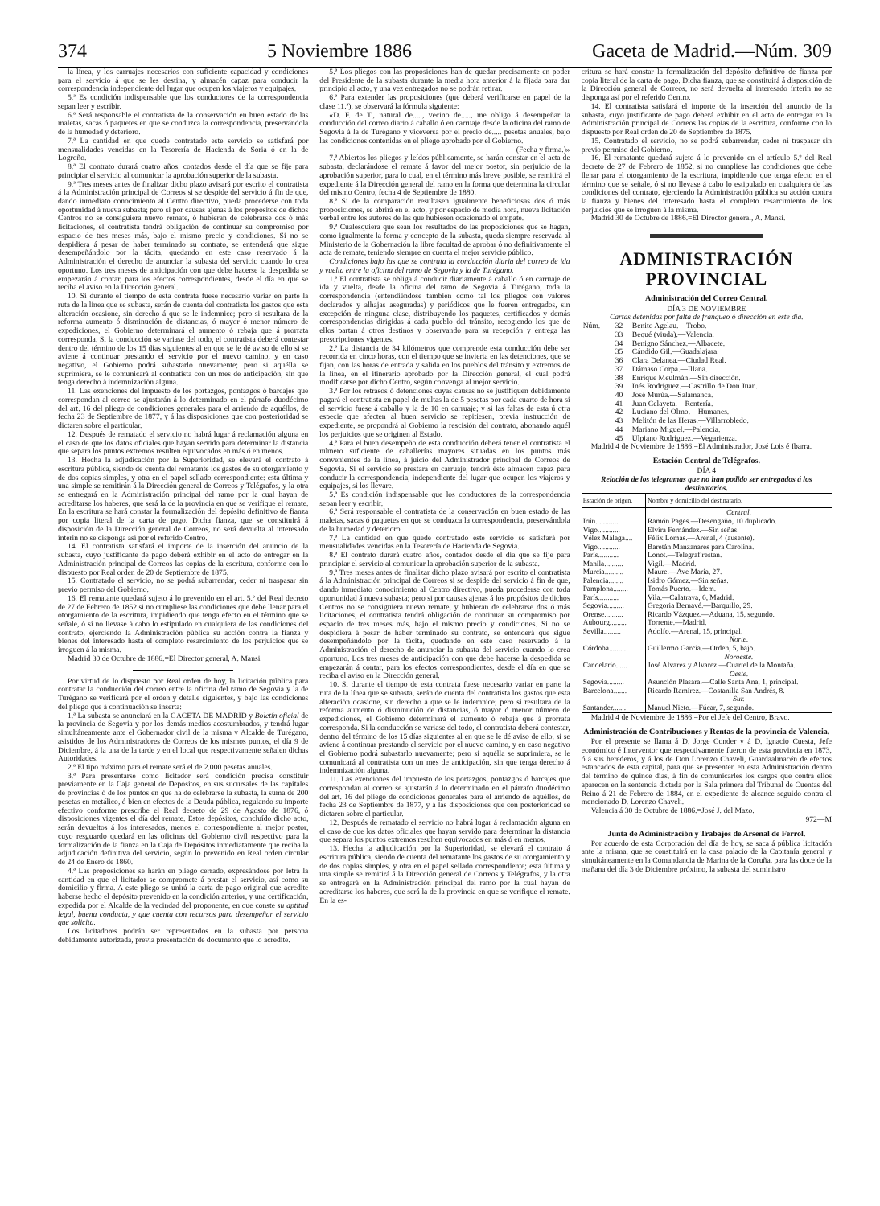374 5 Noviembre 1886 Gaceta de Madrid.—Núm. 309
la línea, y los carruajes necesarios con suficiente capacidad y condiciones para el servicio á que se les destina, y almacén capaz para conducir la correspondencia independiente del lugar que ocupen los viajeros y equipajes.
5.ª Es condición indispensable que los conductores de la correspondencia sepan leer y escribir.
6.ª Será responsable el contratista de la conservación en buen estado de las maletas, sacas ó paquetes en que se conduzca la correspondencia, preservándola de la humedad y deterioro.
7.ª La cantidad en que quede contratado este servicio se satisfará por mensualidades vencidas en la Tesorería de Hacienda de Soria ó en la de Logroño.
8.ª El contrato durará cuatro años, contados desde el día que se fije para principiar el servicio al comunicar la aprobación superior de la subasta.
9.ª Tres meses antes de finalizar dicho plazo avisará por escrito el contratista á la Administración principal de Correos si se despide del servicio á fin de que, dando inmediato conocimiento al Centro directivo, pueda procederse con toda oportunidad á nueva subasta; pero si por causas ajenas á los propósitos de dichos Centros no se consiguiera nuevo remate, ó hubieran de celebrarse dos ó más licitaciones, el contratista tendrá obligación de continuar su compromiso por espacio de tres meses más, bajo el mismo precio y condiciones. Si no se despidiera á pesar de haber terminado su contrato, se entenderá que sigue desempeñándolo por la tácita, quedando en este caso reservado á la Administración el derecho de anunciar la subasta del servicio cuando lo crea oportuno. Los tres meses de anticipación con que debe hacerse la despedida se empezarán á contar, para los efectos correspondientes, desde el día en que se reciba el aviso en la Dirección general.
10. Si durante el tiempo de esta contrata fuese necesario variar en parte la ruta de la línea que se subasta, serán de cuenta del contratista los gastos que esta alteración ocasione, sin derecho á que se le indemnice; pero si resultara de la reforma aumento ó disminución de distancias, ó mayor ó menor número de expediciones, el Gobierno determinará el aumento ó rebaja que á prorrata corresponda. Si la conducción se variase del todo, el contratista deberá contestar dentro del término de los 15 días siguientes al en que se le dé aviso de ello si se aviene á continuar prestando el servicio por el nuevo camino, y en caso negativo, el Gobierno podrá subastarlo nuevamente; pero si aquélla se suprimiera, se le comunicará al contratista con un mes de anticipación, sin que tenga derecho á indemnización alguna.
11. Las exenciones del impuesto de los portazgos, pontazgos ó barcajes que correspondan al correo se ajustarán á lo determinado en el párrafo duodécimo del art. 16 del pliego de condiciones generales para el arriendo de aquéllos, de fecha 23 de Septiembre de 1877, y á las disposiciones que con posterioridad se dictaren sobre el particular.
12. Después de rematado el servicio no habrá lugar á reclamación alguna en el caso de que los datos oficiales que hayan servido para determinar la distancia que separa los puntos extremos resulten equivocados en más ó en menos.
13. Hecha la adjudicación por la Superioridad, se elevará el contrato á escritura pública, siendo de cuenta del rematante los gastos de su otorgamiento y de dos copias simples, y otra en el papel sellado correspondiente: esta última y una simple se remitirán á la Dirección general de Correos y Telégrafos, y la otra se entregará en la Administración principal del ramo por la cual hayan de acreditarse los haberes, que será la de la provincia en que se verifique el remate. En la escritura se hará constar la formalización del depósito definitivo de fianza por copia literal de la carta de pago. Dicha fianza, que se constituirá á disposición de la Dirección general de Correos, no será devuelta al interesado ínterin no se disponga así por el referido Centro.
14. El contratista satisfará el importe de la inserción del anuncio de la subasta, cuyo justificante de pago deberá exhibir en el acto de entregar en la Administración principal de Correos las copias de la escritura, conforme con lo dispuesto por Real orden de 20 de Septiembre de 1875.
15. Contratado el servicio, no se podrá subarrendar, ceder ni traspasar sin previo permiso del Gobierno.
16. El rematante quedará sujeto á lo prevenido en el art. 5.º del Real decreto de 27 de Febrero de 1852 si no cumpliese las condiciones que debe llenar para el otorgamiento de la escritura, impidiendo que tenga efecto en el término que se señale, ó si no llevase á cabo lo estipulado en cualquiera de las condiciones del contrato, ejerciendo la Administración pública su acción contra la fianza y bienes del interesado hasta el completo resarcimiento de los perjuicios que se irroguen á la misma.
Madrid 30 de Octubre de 1886.=El Director general, A. Mansi.
Por virtud de lo dispuesto por Real orden de hoy, la licitación pública para contratar la conducción del correo entre la oficina del ramo de Segovia y la de Turégano se verificará por el orden y detalle siguientes, y bajo las condiciones del pliego que á continuación se inserta:
1.ª La subasta se anunciará en la GACETA DE MADRID y Boletín oficial de la provincia de Segovia y por los demás medios acostumbrados, y tendrá lugar simultáneamente ante el Gobernador civil de la misma y Alcalde de Turégano, asistidos de los Administradores de Correos de los mismos puntos, el día 9 de Diciembre, á la una de la tarde y en el local que respectivamente señalen dichas Autoridades.
2.ª El tipo máximo para el remate será el de 2.000 pesetas anuales.
3.ª Para presentarse como licitador será condición precisa constituir previamente en la Caja general de Depósitos, en sus sucursales de las capitales de provincias ó de los puntos en que ha de celebrarse la subasta, la suma de 200 pesetas en metálico, ó bien en efectos de la Deuda pública, regulando su importe efectivo conforme prescribe el Real decreto de 29 de Agosto de 1876, ó disposiciones vigentes el día del remate. Estos depósitos, concluído dicho acto, serán devueltos á los interesados, menos el correspondiente al mejor postor, cuyo resguardo quedará en las oficinas del Gobierno civil respectivo para la formalización de la fianza en la Caja de Depósitos inmediatamente que reciba la adjudicación definitiva del servicio, según lo prevenido en Real orden circular de 24 de Enero de 1860.
4.ª Las proposiciones se harán en pliego cerrado, expresándose por letra la cantidad en que el licitador se compromete á prestar el servicio, así como su domicilio y firma. A este pliego se unirá la carta de pago original que acredite haberse hecho el depósito prevenido en la condición anterior, y una certificación, expedida por el Alcalde de la vecindad del proponente, en que conste su aptitud legal, buena conducta, y que cuenta con recursos para desempeñar el servicio que solicita.
Los licitadores podrán ser representados en la subasta por persona debidamente autorizada, previa presentación de documento que lo acredite.
5.ª Los pliegos con las proposiciones han de quedar precisamente en poder del Presidente de la subasta durante la media hora anterior á la fijada para dar principio al acto, y una vez entregados no se podrán retirar.
6.ª Para extender las proposiciones (que deberá verificarse en papel de la clase 11.ª), se observará la fórmula siguiente:
«D. F. de T., natural de....., vecino de....., me obligo á desempeñar la conducción del correo diario á caballo ó en carruaje desde la oficina del ramo de Segovia á la de Turégano y viceversa por el precio de..... pesetas anuales, bajo las condiciones contenidas en el pliego aprobado por el Gobierno.
(Fecha y firma.)»
7.ª Abiertos los pliegos y leídos públicamente, se harán constar en el acta de subasta, declarándose el remate á favor del mejor postor, sin perjuicio de la aprobación superior, para lo cual, en el término más breve posible, se remitirá el expediente á la Dirección general del ramo en la forma que determina la circular del mismo Centro, fecha 4 de Septiembre de 1880.
8.ª Si de la comparación resultasen igualmente beneficiosas dos ó más proposiciones, se abrirá en el acto, y por espacio de media hora, nueva licitación verbal entre los autores de las que hubiesen ocasionado el empate.
9.ª Cualesquiera que sean los resultados de las proposiciones que se hagan, como igualmente la forma y concepto de la subasta, queda siempre reservada al Ministerio de la Gobernación la libre facultad de aprobar ó no definitivamente el acta de remate, teniendo siempre en cuenta el mejor servicio público.
Condiciones bajo las que se contrata la conducción diaria del correo de ida y vuelta entre la oficina del ramo de Segovia y la de Turégano.
1.ª El contratista se obliga á conducir diariamente á caballo ó en carruaje de ida y vuelta, desde la oficina del ramo de Segovia á Turégano, toda la correspondencia (entendiéndose también como tal los pliegos con valores declarados y alhajas aseguradas) y periódicos que le fueren entregados, sin excepción de ninguna clase, distribuyendo los paquetes, certificados y demás correspondencias dirigidas á cada pueblo del tránsito, recogiendo los que de ellos partan á otros destinos y observando para su recepción y entrega las prescripciones vigentes.
2.ª La distancia de 34 kilómetros que comprende esta conducción debe ser recorrida en cinco horas, con el tiempo que se invierta en las detenciones, que se fijan, con las horas de entrada y salida en los pueblos del tránsito y extremos de la línea, en el itinerario aprobado por la Dirección general, el cual podrá modificarse por dicho Centro, según convenga al mejor servicio.
3.ª Por los retrasos ó detenciones cuyas causas no se justifiquen debidamente pagará el contratista en papel de multas la de 5 pesetas por cada cuarto de hora si el servicio fuese á caballo y la de 10 en carruaje; y si las faltas de esta ú otra especie que afecten al buen servicio se repitiesen, previa instrucción de expediente, se propondrá al Gobierno la rescisión del contrato, abonando aquél los perjuicios que se originen al Estado.
4.ª Para el buen desempeño de esta conducción deberá tener el contratista el número suficiente de caballerías mayores situadas en los puntos más convenientes de la línea, á juicio del Administrador principal de Correos de Segovia. Si el servicio se prestara en carruaje, tendrá éste almacén capaz para conducir la correspondencia, independiente del lugar que ocupen los viajeros y equipajes, si los llevare.
5.ª Es condición indispensable que los conductores de la correspondencia sepan leer y escribir.
6.ª Será responsable el contratista de la conservación en buen estado de las maletas, sacas ó paquetes en que se conduzca la correspondencia, preservándola de la humedad y deterioro.
7.ª La cantidad en que quede contratado este servicio se satisfará por mensualidades vencidas en la Tesorería de Hacienda de Segovia.
8.ª El contrato durará cuatro años, contados desde el día que se fije para principiar el servicio al comunicar la aprobación superior de la subasta.
9.ª Tres meses antes de finalizar dicho plazo avisará por escrito el contratista á la Administración principal de Correos si se despide del servicio á fin de que, dando inmediato conocimiento al Centro directivo, pueda procederse con toda oportunidad á nueva subasta; pero si por causas ajenas á los propósitos de dichos Centros no se consiguiera nuevo remate, y hubieran de celebrarse dos ó más licitaciones, el contratista tendrá obligación de continuar su compromiso por espacio de tres meses más, bajo el mismo precio y condiciones. Si no se despidiera á pesar de haber terminado su contrato, se entenderá que sigue desempeñándolo por la tácita, quedando en este caso reservado á la Administración el derecho de anunciar la subasta del servicio cuando lo crea oportuno. Los tres meses de anticipación con que debe hacerse la despedida se empezarán á contar, para los efectos correspondientes, desde el día en que se reciba el aviso en la Dirección general.
10. Si durante el tiempo de esta contrata fuese necesario variar en parte la ruta de la línea que se subasta, serán de cuenta del contratista los gastos que esta alteración ocasione, sin derecho á que se le indemnice; pero si resultara de la reforma aumento ó disminución de distancias, ó mayor ó menor número de expediciones, el Gobierno determinará el aumento ó rebaja que á prorrata corresponda. Si la conducción se variase del todo, el contratista deberá contestar, dentro del término de los 15 días siguientes al en que se le dé aviso de ello, si se aviene á continuar prestando el servicio por el nuevo camino, y en caso negativo el Gobierno podrá subastarlo nuevamente; pero si aquélla se suprimiera, se le comunicará al contratista con un mes de anticipación, sin que tenga derecho á indemnización alguna.
11. Las exenciones del impuesto de los portazgos, pontazgos ó barcajes que correspondan al correo se ajustarán á lo determinado en el párrafo duodécimo del art. 16 del pliego de condiciones generales para el arriendo de aquéllos, de fecha 23 de Septiembre de 1877, y á las disposiciones que con posterioridad se dictaren sobre el particular.
12. Después de rematado el servicio no habrá lugar á reclamación alguna en el caso de que los datos oficiales que hayan servido para determinar la distancia que separa los puntos extremos resulten equivocados en más ó en menos.
13. Hecha la adjudicación por la Superioridad, se elevará el contrato á escritura pública, siendo de cuenta del rematante los gastos de su otorgamiento y de dos copias simples, y otra en el papel sellado correspondiente; esta última y una simple se remitirá á la Dirección general de Correos y Telégrafos, y la otra se entregará en la Administración principal del ramo por la cual hayan de acreditarse los haberes, que será la de la provincia en que se verifique el remate. En la es-
critura se hará constar la formalización del depósito definitivo de fianza por copia literal de la carta de pago. Dicha fianza, que se constituirá á disposición de la Dirección general de Correos, no será devuelta al interesado ínterin no se disponga así por el referido Centro.
14. El contratista satisfará el importe de la inserción del anuncio de la subasta, cuyo justificante de pago deberá exhibir en el acto de entregar en la Administración principal de Correos las copias de la escritura, conforme con lo dispuesto por Real orden de 20 de Septiembre de 1875.
15. Contratado el servicio, no se podrá subarrendar, ceder ni traspasar sin previo permiso del Gobierno.
16. El rematante quedará sujeto á lo prevenido en el artículo 5.º del Real decreto de 27 de Febrero de 1852, si no cumpliese las condiciones que debe llenar para el otorgamiento de la escritura, impidiendo que tenga efecto en el término que se señale, ó si no llevase á cabo lo estipulado en cualquiera de las condiciones del contrato, ejerciendo la Administración pública su acción contra la fianza y bienes del interesado hasta el completo resarcimiento de los perjuicios que se irroguen á la misma.
Madrid 30 de Octubre de 1886.=El Director general, A. Mansi.
ADMINISTRACIÓN PROVINCIAL
Administración del Correo Central.
DÍA 3 DE NOVIEMBRE
Cartas detenidas por falta de franqueo ó dirección en este día.
| Núm. | 32 | Benito Agelau.—Trobo. |
| | 33 | Bequé (viuda).—Valencia. |
| | 34 | Benigno Sánchez.—Albacete. |
| | 35 | Cándido Gil.—Guadalajara. |
| | 36 | Clara Delanea.—Ciudad Real. |
| | 37 | Dámaso Corpa.—Illana. |
| | 38 | Enrique Meulmán.—Sin dirección. |
| | 39 | Inés Rodríguez.—Castrillo de Don Juan. |
| | 40 | José Murúa.—Salamanca. |
| | 41 | Juan Celayeta.—Rentería. |
| | 42 | Luciano del Olmo.—Humanes. |
| | 43 | Melitón de las Heras.—Villarrobledo. |
| | 44 | Mariano Miguel.—Palencia. |
| | 45 | Ulpiano Rodríguez.—Vegarienza. |
Madrid 4 de Noviembre de 1886.=El Administrador, José Lois é Ibarra.
Estación Central de Telégrafos.
DÍA 4
Relación de los telegramas que no han podido ser entregados á los destinatarios.
| Estación de origen. | Nombre y domicilio del destinatario. |
| --- | --- |
| | Central. |
| Irún............ | Ramón Pages.—Desengaño, 10 duplicado. |
| Vigo............ | Elvira Fernández.—Sin señas. |
| Vélez Málaga.... | Félix Lomas.—Arenal, 4 (ausente). |
| Vigo............ | Baretán Manzanares para Carolina. |
| París........... | Lonot.—Telegraf restan. |
| Manila.......... | Vigil.—Madrid. |
| Murcia.......... | Maure.—Ave María, 27. |
| Palencia........ | Isidro Gómez.—Sin señas. |
| Pamplona........ | Tomás Puerto.—Idem. |
| París........... | Vila.—Calatrava, 6, Madrid. |
| Segovia......... | Gregoria Bernavé.—Barquillo, 29. |
| Orense.......... | Ricardo Vázquez.—Aduana, 15, segundo. |
| Aubourg......... | Torrente.—Madrid. |
| Sevilla......... | Adolfo.—Arenal, 15, principal. |
| | Norte. |
| Córdoba......... | Guillermo García.—Orden, 5, bajo. |
| | Noroeste. |
| Candelario...... | José Alvarez y Alvarez.—Cuartel de la Montaña. |
| | Oeste. |
| Segovia......... | Asunción Plasara.—Calle Santa Ana, 1, principal. |
| Barcelona....... | Ricardo Ramírez.—Costanilla San Andrés, 8. |
| | Sur. |
| Santander....... | Manuel Nieto.—Fúcar, 7, segundo. |
Madrid 4 de Noviembre de 1886.=Por el Jefe del Centro, Bravo.
Administración de Contribuciones y Rentas de la provincia de Valencia.
Por el presente se llama á D. Jorge Conder y á D. Ignacio Cuesta, Jefe económico é Interventor que respectivamente fueron de esta provincia en 1873, ó á sus herederos, y á los de Don Lorenzo Chaveli, Guardaalmacén de efectos estancados de esta capital, para que se presenten en esta Administración dentro del término de quince días, á fin de comunicarles los cargos que contra ellos aparecen en la sentencia dictada por la Sala primera del Tribunal de Cuentas del Reino á 21 de Febrero de 1884, en el expediente de alcance seguido contra el mencionado D. Lorenzo Chaveli.
Valencia á 30 de Octubre de 1886.=José J. del Mazo.
972—M
Junta de Administración y Trabajos de Arsenal de Ferrol.
Por acuerdo de esta Corporación del día de hoy, se saca á pública licitación ante la misma, que se constituirá en la casa palacio de la Capitanía general y simultáneamente en la Comandancia de Marina de la Coruña, para las doce de la mañana del día 3 de Diciembre próximo, la subasta del suministro